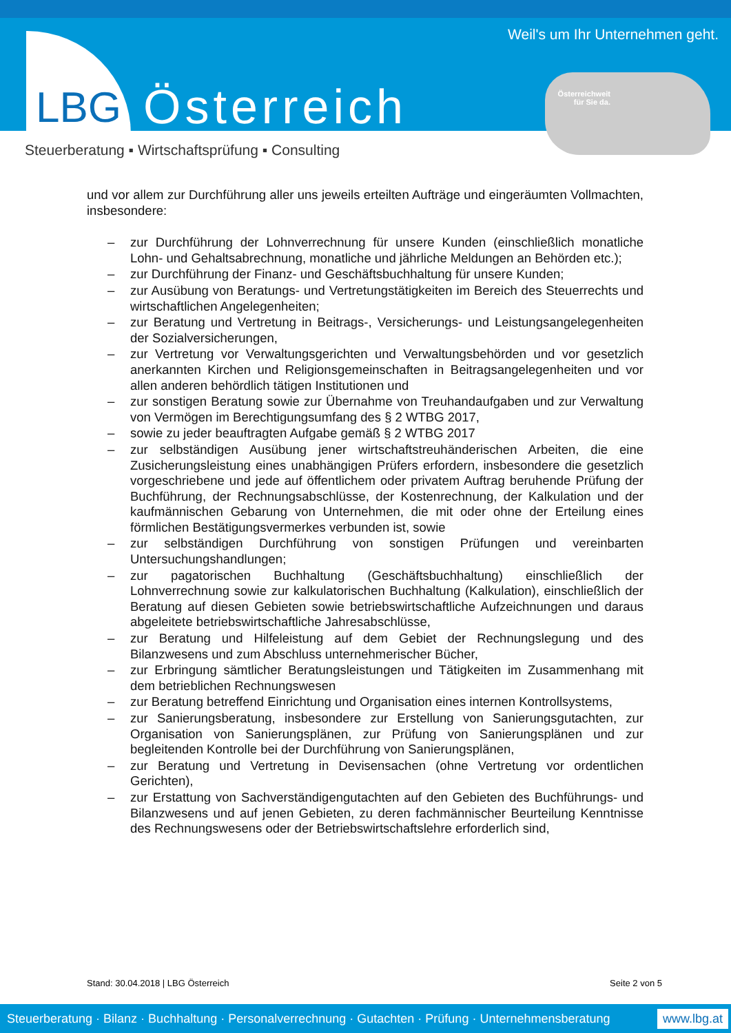LBG Österreich
Weil's um Ihr Unternehmen geht.
Österreichweit
für Sie da.
Steuerberatung ▪ Wirtschaftsprüfung ▪ Consulting
und vor allem zur Durchführung aller uns jeweils erteilten Aufträge und eingeräumten Vollmachten, insbesondere:
– zur Durchführung der Lohnverrechnung für unsere Kunden (einschließlich monatliche Lohn- und Gehaltsabrechnung, monatliche und jährliche Meldungen an Behörden etc.);
– zur Durchführung der Finanz- und Geschäftsbuchhaltung für unsere Kunden;
– zur Ausübung von Beratungs- und Vertretungstätigkeiten im Bereich des Steuerrechts und wirtschaftlichen Angelegenheiten;
– zur Beratung und Vertretung in Beitrags-, Versicherungs- und Leistungsangelegenheiten der Sozialversicherungen,
– zur Vertretung vor Verwaltungsgerichten und Verwaltungsbehörden und vor gesetzlich anerkannten Kirchen und Religionsgemeinschaften in Beitragsangelegenheiten und vor allen anderen behördlich tätigen Institutionen und
– zur sonstigen Beratung sowie zur Übernahme von Treuhandaufgaben und zur Verwaltung von Vermögen im Berechtigungsumfang des § 2 WTBG 2017,
– sowie zu jeder beauftragten Aufgabe gemäß § 2 WTBG 2017
– zur selbständigen Ausübung jener wirtschaftstreuhänderischen Arbeiten, die eine Zusicherungsleistung eines unabhängigen Prüfers erfordern, insbesondere die gesetzlich vorgeschriebene und jede auf öffentlichem oder privatem Auftrag beruhende Prüfung der Buchführung, der Rechnungsabschlüsse, der Kostenrechnung, der Kalkulation und der kaufmännischen Gebarung von Unternehmen, die mit oder ohne der Erteilung eines förmlichen Bestätigungsvermerkes verbunden ist, sowie
– zur selbständigen Durchführung von sonstigen Prüfungen und vereinbarten Untersuchungshandlungen;
– zur pagatorischen Buchhaltung (Geschäftsbuchhaltung) einschließlich der Lohnverrechnung sowie zur kalkulatorischen Buchhaltung (Kalkulation), einschließlich der Beratung auf diesen Gebieten sowie betriebswirtschaftliche Aufzeichnungen und daraus abgeleitete betriebswirtschaftliche Jahresabschlüsse,
– zur Beratung und Hilfeleistung auf dem Gebiet der Rechnungslegung und des Bilanzwesens und zum Abschluss unternehmerischer Bücher,
– zur Erbringung sämtlicher Beratungsleistungen und Tätigkeiten im Zusammenhang mit dem betrieblichen Rechnungswesen
– zur Beratung betreffend Einrichtung und Organisation eines internen Kontrollsystems,
– zur Sanierungsberatung, insbesondere zur Erstellung von Sanierungsgutachten, zur Organisation von Sanierungsplänen, zur Prüfung von Sanierungsplänen und zur begleitenden Kontrolle bei der Durchführung von Sanierungsplänen,
– zur Beratung und Vertretung in Devisensachen (ohne Vertretung vor ordentlichen Gerichten),
– zur Erstattung von Sachverständigengutachten auf den Gebieten des Buchführungs- und Bilanzwesens und auf jenen Gebieten, zu deren fachmännischer Beurteilung Kenntnisse des Rechnungswesens oder der Betriebswirtschaftslehre erforderlich sind,
Stand: 30.04.2018 | LBG Österreich Seite 2 von 5
Steuerberatung · Bilanz · Buchhaltung · Personalverrechnung · Gutachten · Prüfung · Unternehmensberatung www.lbg.at